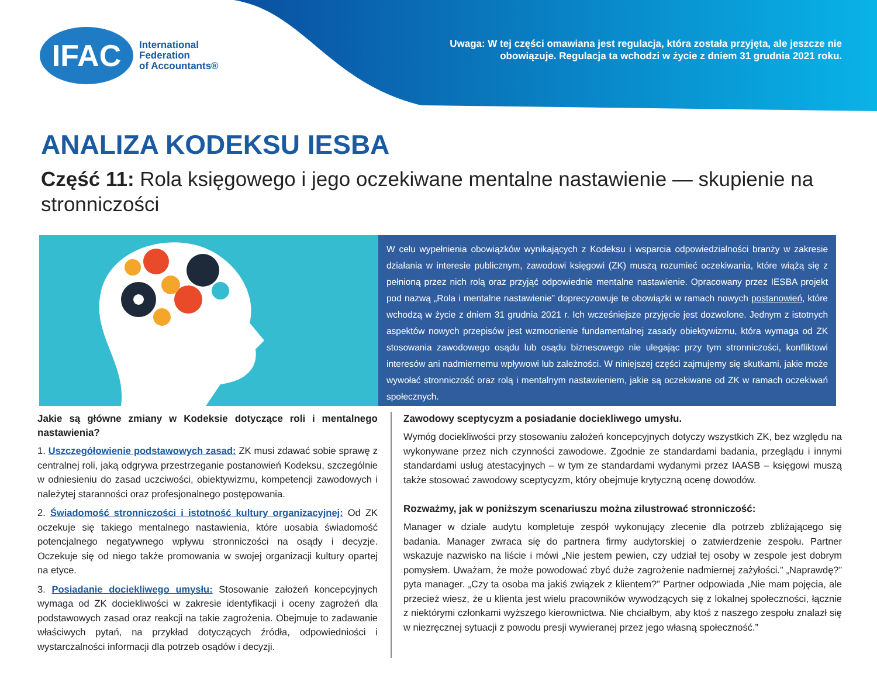IFAC
International
Federation
of Accountants®
Uwaga: W tej części omawiana jest regulacja, która została przyjęta, ale jeszcze nie obowiązuje. Regulacja ta wchodzi w życie z dniem 31 grudnia 2021 roku.
ANALIZA KODEKSU IESBA
Część 11: Rola księgowego i jego oczekiwane mentalne nastawienie — skupienie na stronniczości
W celu wypełnienia obowiązków wynikających z Kodeksu i wsparcia odpowiedzialności branży w zakresie działania w interesie publicznym, zawodowi księgowi (ZK) muszą rozumieć oczekiwania, które wiążą się z pełnioną przez nich rolą oraz przyjąć odpowiednie mentalne nastawienie. Opracowany przez IESBA projekt pod nazwą „Rola i mentalne nastawienie” doprecyzowuje te obowiązki w ramach nowych postanowień, które wchodzą w życie z dniem 31 grudnia 2021 r. Ich wcześniejsze przyjęcie jest dozwolone. Jednym z istotnych aspektów nowych przepisów jest wzmocnienie fundamentalnej zasady obiektywizmu, która wymaga od ZK stosowania zawodowego osądu lub osądu biznesowego nie ulegając przy tym stronniczości, konfliktowi interesów ani nadmiernemu wpływowi lub zależności. W niniejszej części zajmujemy się skutkami, jakie może wywołać stronniczość oraz rolą i mentalnym nastawieniem, jakie są oczekiwane od ZK w ramach oczekiwań społecznych.
Jakie są główne zmiany w Kodeksie dotyczące roli i mentalnego nastawienia?
1. Uszczegółowienie podstawowych zasad: ZK musi zdawać sobie sprawę z centralnej roli, jaką odgrywa przestrzeganie postanowień Kodeksu, szczególnie w odniesieniu do zasad uczciwości, obiektywizmu, kompetencji zawodowych i należytej staranności oraz profesjonalnego postępowania.
2. Świadomość stronniczości i istotność kultury organizacyjnej: Od ZK oczekuje się takiego mentalnego nastawienia, które uosabia świadomość potencjalnego negatywnego wpływu stronniczości na osądy i decyzje. Oczekuje się od niego także promowania w swojej organizacji kultury opartej na etyce.
3. Posiadanie dociekliwego umysłu: Stosowanie założeń koncepcyjnych wymaga od ZK dociekliwości w zakresie identyfikacji i oceny zagrożeń dla podstawowych zasad oraz reakcji na takie zagrożenia. Obejmuje to zadawanie właściwych pytań, na przykład dotyczących źródła, odpowiedniości i wystarczalności informacji dla potrzeb osądów i decyzji.
Zawodowy sceptycyzm a posiadanie dociekliwego umysłu.
Wymóg dociekliwości przy stosowaniu założeń koncepcyjnych dotyczy wszystkich ZK, bez względu na wykonywane przez nich czynności zawodowe. Zgodnie ze standardami badania, przeglądu i innymi standardami usług atestacyjnych – w tym ze standardami wydanymi przez IAASB – księgowi muszą także stosować zawodowy sceptycyzm, który obejmuje krytyczną ocenę dowodów.
Rozważmy, jak w poniższym scenariuszu można zilustrować stronniczość:
Manager w dziale audytu kompletuje zespół wykonujący zlecenie dla potrzeb zbliżającego się badania. Manager zwraca się do partnera firmy audytorskiej o zatwierdzenie zespołu. Partner wskazuje nazwisko na liście i mówi „Nie jestem pewien, czy udział tej osoby w zespole jest dobrym pomysłem. Uważam, że może powodować zbyć duże zagrożenie nadmiernej zażyłości.” „Naprawdę?” pyta manager. „Czy ta osoba ma jakiś związek z klientem?” Partner odpowiada „Nie mam pojęcia, ale przecież wiesz, że u klienta jest wielu pracowników wywodzących się z lokalnej społeczności, łącznie z niektórymi członkami wyższego kierownictwa. Nie chciałbym, aby ktoś z naszego zespołu znalazł się w niezręcznej sytuacji z powodu presji wywieranej przez jego własną społeczność.”